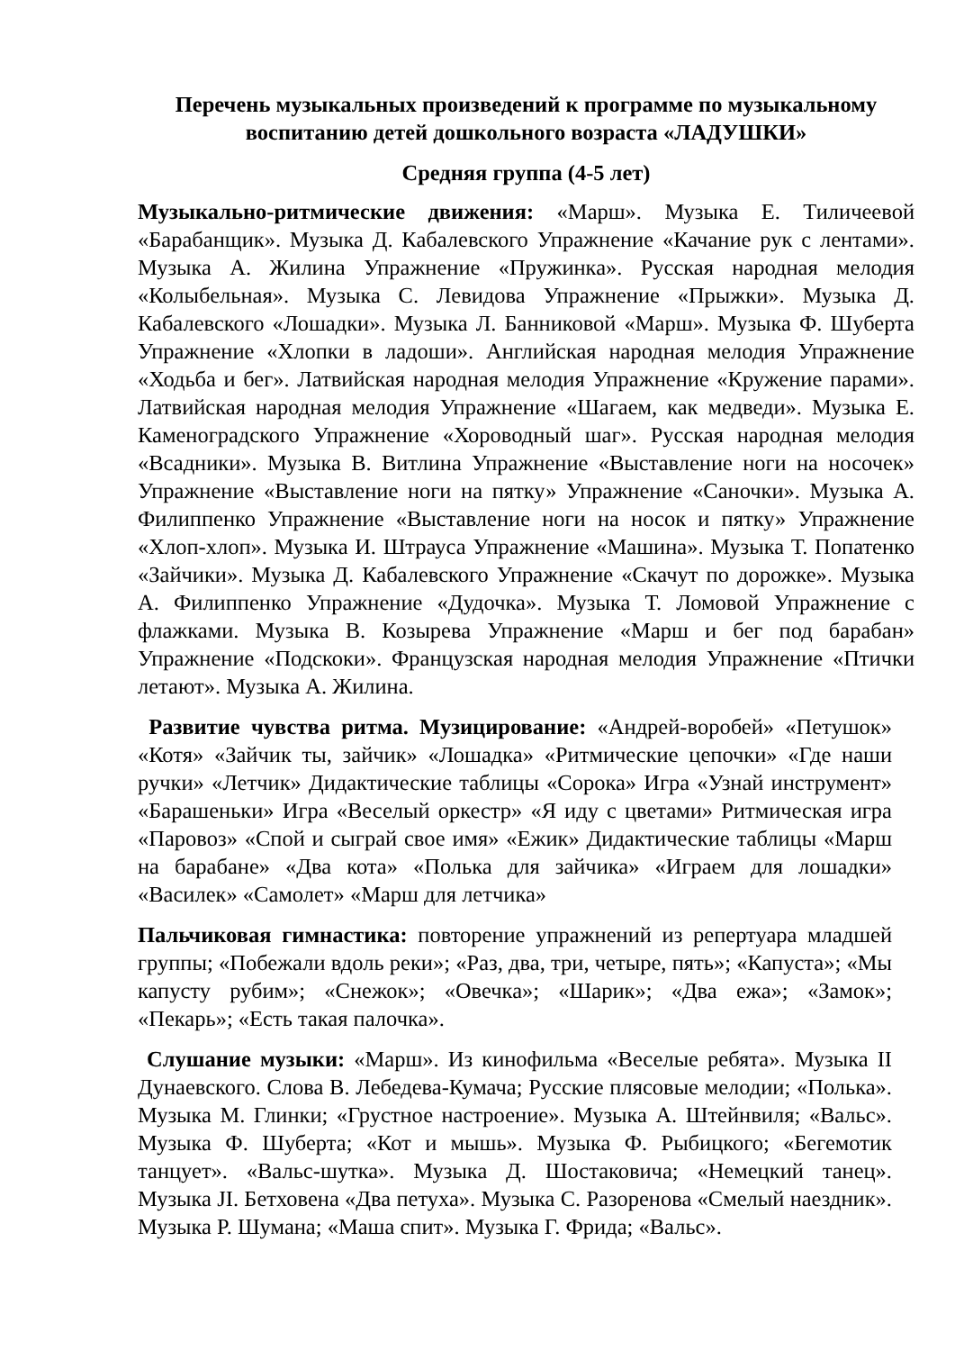Перечень музыкальных произведений к программе по музыкальному воспитанию детей дошкольного возраста «ЛАДУШКИ»
Средняя группа (4-5 лет)
Музыкально-ритмические движения: «Марш». Музыка Е. Тиличеевой «Барабанщик». Музыка Д. Кабалевского Упражнение «Качание рук с лентами». Музыка А. Жилина Упражнение «Пружинка». Русская народная мелодия «Колыбельная». Музыка С. Левидова Упражнение «Прыжки». Музыка Д. Кабалевского «Лошадки». Музыка Л. Банниковой «Марш». Музыка Ф. Шуберта Упражнение «Хлопки в ладоши». Английская народная мелодия Упражнение «Ходьба и бег». Латвийская народная мелодия Упражнение «Кружение парами». Латвийская народная мелодия Упражнение «Шагаем, как медведи». Музыка Е. Каменоградского Упражнение «Хороводный шаг». Русская народная мелодия «Всадники». Музыка В. Витлина Упражнение «Выставление ноги на носочек» Упражнение «Выставление ноги на пятку» Упражнение «Саночки». Музыка А. Филиппенко Упражнение «Выставление ноги на носок и пятку» Упражнение «Хлоп-хлоп». Музыка И. Штрауса Упражнение «Машина». Музыка Т. Попатенко «Зайчики». Музыка Д. Кабалевского Упражнение «Скачут по дорожке». Музыка А. Филиппенко Упражнение «Дудочка». Музыка Т. Ломовой Упражнение с флажками. Музыка В. Козырева Упражнение «Марш и бег под барабан» Упражнение «Подскоки». Французская народная мелодия Упражнение «Птички летают». Музыка А. Жилина.
Развитие чувства ритма. Музицирование: «Андрей-воробей» «Петушок» «Котя» «Зайчик ты, зайчик» «Лошадка» «Ритмические цепочки» «Где наши ручки» «Летчик» Дидактические таблицы «Сорока» Игра «Узнай инструмент» «Барашеньки» Игра «Веселый оркестр» «Я иду с цветами» Ритмическая игра «Паровоз» «Спой и сыграй свое имя» «Ежик» Дидактические таблицы «Марш на барабане» «Два кота» «Полька для зайчика» «Играем для лошадки» «Василек» «Самолет» «Марш для летчика»
Пальчиковая гимнастика: повторение упражнений из репертуара младшей группы; «Побежали вдоль реки»; «Раз, два, три, четыре, пять»; «Капуста»; «Мы капусту рубим»; «Снежок»; «Овечка»; «Шарик»; «Два ежа»; «Замок»; «Пекарь»; «Есть такая палочка».
Слушание музыки: «Марш». Из кинофильма «Веселые ребята». Музыка II Дунаевского. Слова В. Лебедева-Кумача; Русские плясовые мелодии; «Полька». Музыка М. Глинки; «Грустное настроение». Музыка А. Штейнвиля; «Вальс». Музыка Ф. Шуберта; «Кот и мышь». Музыка Ф. Рыбицкого; «Бегемотик танцует». «Вальс-шутка». Музыка Д. Шостаковича; «Немецкий танец». Музыка JI. Бетховена «Два петуха». Музыка С. Разоренова «Смелый наездник». Музыка Р. Шумана; «Маша спит». Музыка Г. Фрида; «Вальс».